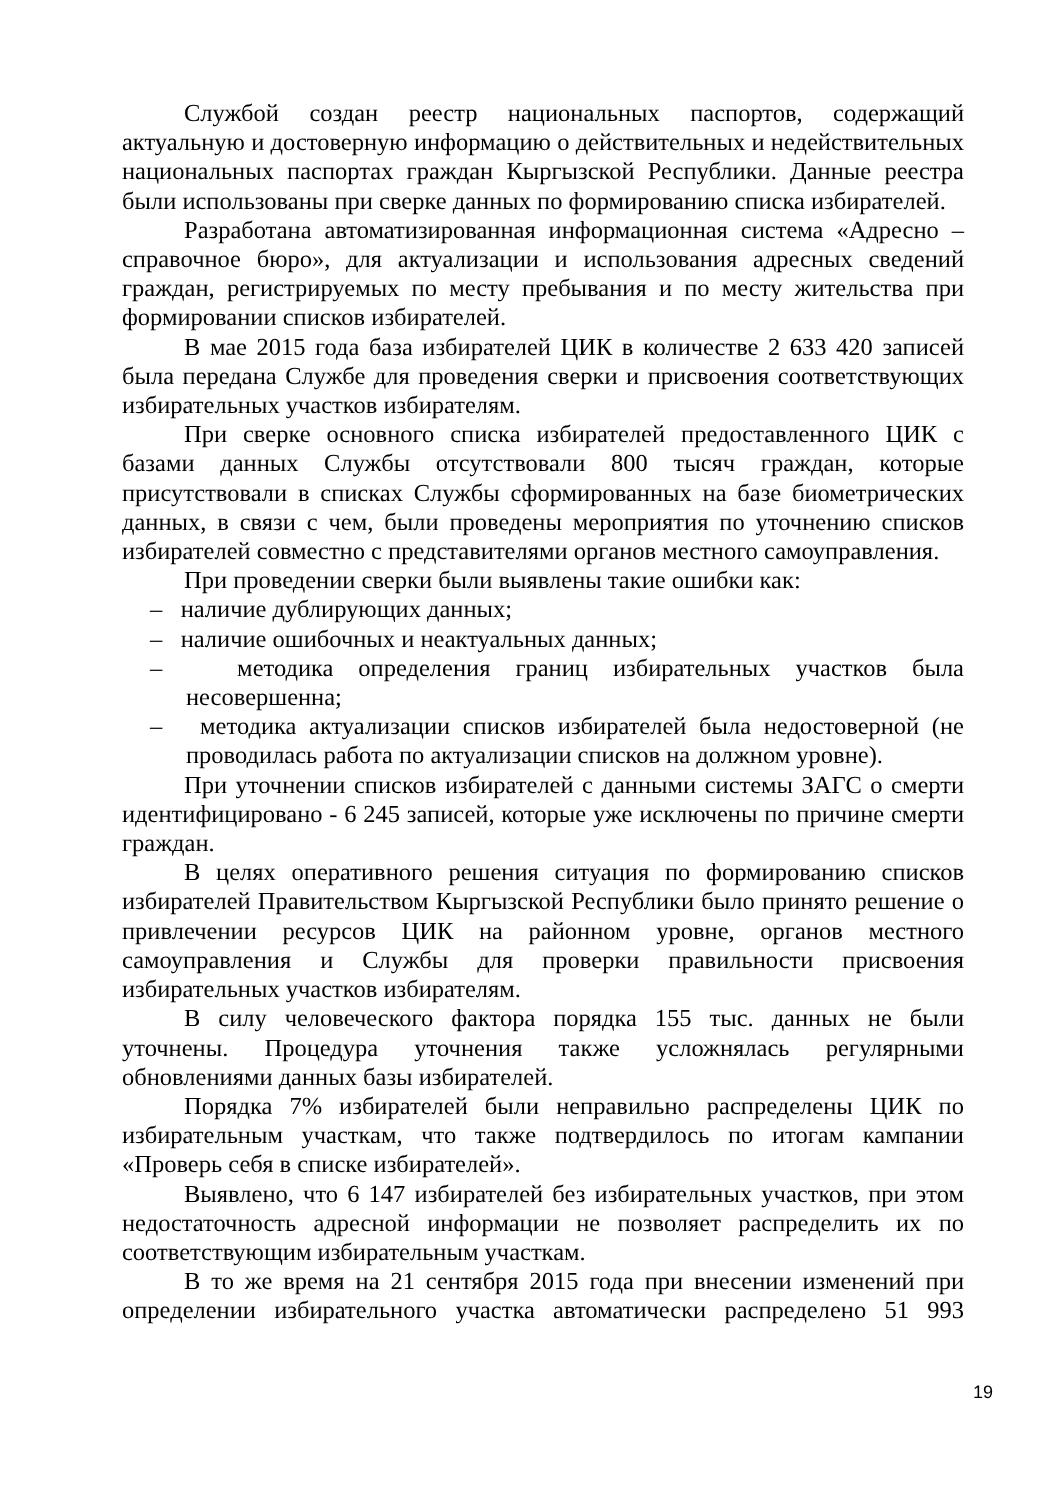Службой создан реестр национальных паспортов, содержащий актуальную и достоверную информацию о действительных и недействительных национальных паспортах граждан Кыргызской Республики. Данные реестра были использованы при сверке данных по формированию списка избирателей.
Разработана автоматизированная информационная система «Адресно – справочное бюро», для актуализации и использования адресных сведений граждан, регистрируемых по месту пребывания и по месту жительства при формировании списков избирателей.
В мае 2015 года база избирателей ЦИК в количестве 2 633 420 записей была передана Службе для проведения сверки и присвоения соответствующих избирательных участков избирателям.
При сверке основного списка избирателей предоставленного ЦИК с базами данных Службы отсутствовали 800 тысяч граждан, которые присутствовали в списках Службы сформированных на базе биометрических данных, в связи с чем, были проведены мероприятия по уточнению списков избирателей совместно с представителями органов местного самоуправления.
При проведении сверки были выявлены такие ошибки как:
– наличие дублирующих данных;
– наличие ошибочных и неактуальных данных;
– методика определения границ избирательных участков была несовершенна;
– методика актуализации списков избирателей была недостоверной (не проводилась работа по актуализации списков на должном уровне).
При уточнении списков избирателей с данными системы ЗАГС о смерти идентифицировано - 6 245 записей, которые уже исключены по причине смерти граждан.
В целях оперативного решения ситуация по формированию списков избирателей Правительством Кыргызской Республики было принято решение о привлечении ресурсов ЦИК на районном уровне, органов местного самоуправления и Службы для проверки правильности присвоения избирательных участков избирателям.
В силу человеческого фактора порядка 155 тыс. данных не были уточнены. Процедура уточнения также усложнялась регулярными обновлениями данных базы избирателей.
Порядка 7% избирателей были неправильно распределены ЦИК по избирательным участкам, что также подтвердилось по итогам кампании «Проверь себя в списке избирателей».
Выявлено, что 6 147 избирателей без избирательных участков, при этом недостаточность адресной информации не позволяет распределить их по соответствующим избирательным участкам.
В то же время на 21 сентября 2015 года при внесении изменений при определении избирательного участка автоматически распределено 51 993
19